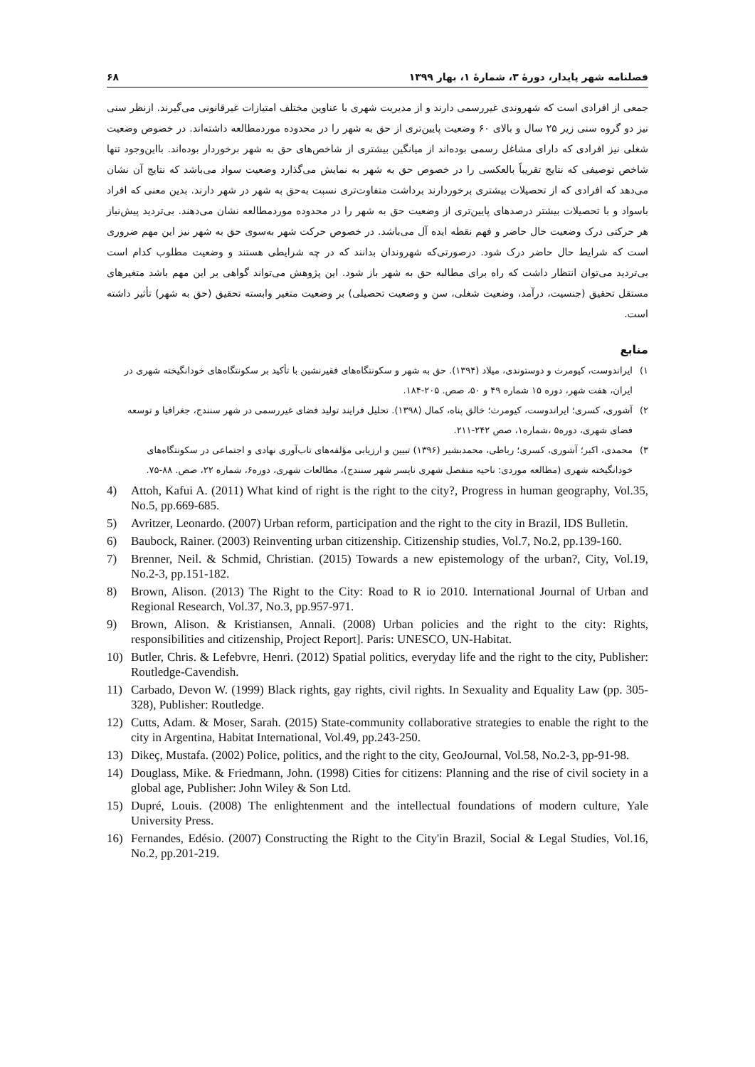فصلنامه شهر پایدار، دورهٔ ۳، شمارهٔ ۱، بهار ۱۳۹۹ ۶۸
جمعی از افرادی است که شهروندی غیررسمی دارند و از مدیریت شهری با عناوین مختلف امتیازات غیرقانونی می‌گیرند. ازنظر سنی نیز دو گروه سنی زیر ۲۵ سال و بالای ۶۰ وضعیت پایین‌تری از حق به شهر را در محدوده موردمطالعه داشته‌اند. در خصوص وضعیت شغلی نیز افرادی که دارای مشاغل رسمی بوده‌اند از میانگین بیشتری از شاخص‌های حق به شهر برخوردار بوده‌اند. بااین‌وجود تنها شاخص توصیفی که نتایج تقریباً بالعکسی را در خصوص حق به شهر به نمایش می‌گذارد وضعیت سواد می‌باشد که نتایج آن نشان می‌دهد که افرادی که از تحصیلات بیشتری برخوردارند برداشت متفاوت‌تری نسبت به‌حق به شهر در شهر دارند. بدین معنی که افراد باسواد و با تحصیلات بیشتر درصدهای پایین‌تری از وضعیت حق به شهر را در محدوده موردمطالعه نشان می‌دهند. بی‌تردید پیش‌نیاز هر حرکتی درک وضعیت حال حاضر و فهم نقطه ایده آل می‌باشد. در خصوص حرکت شهر به‌سوی حق به شهر نیز این مهم ضروری است که شرایط حال حاضر درک شود. درصورتی‌که شهروندان بدانند که در چه شرایطی هستند و وضعیت مطلوب کدام است بی‌تردید می‌توان انتظار داشت که راه برای مطالبه حق به شهر باز شود. این پژوهش می‌تواند گواهی بر این مهم باشد متغیرهای مستقل تحقیق (جنسیت، درآمد، وضعیت شغلی، سن و وضعیت تحصیلی) بر وضعیت متغیر وابسته تحقیق (حق به شهر) تأثیر داشته است.
منابع
۱) ایراندوست، کیومرث و دوستوندی، میلاد (۱۳۹۴). حق به شهر و سکونتگاه‌های فقیرنشین با تأکید بر سکونتگاه‌های خودانگیخته شهری در ایران، هفت شهر، دوره ۱۵ شماره ۴۹ و ۵۰، صص. ۲۰۵-۱۸۴.
۲) آشوری، کسری؛ ایراندوست، کیومرث؛ خالق پناه، کمال (۱۳۹۸). تحلیل فرایند تولید فضای غیررسمی در شهر سنندج، جغرافیا و توسعه فضای شهری، دوره۵ ،شماره۱، صص ۲۴۲-۲۱۱.
۳) محمدی، اکبر؛ آشوری، کسری؛ رباطی، محمدبشیر (۱۳۹۶) تبیین و ارزیابی مؤلفه‌های تاب‌آوری نهادی و اجتماعی در سکونتگاه‌های خودانگیخته شهری (مطالعه موردی: ناحیه منفصل شهری نایسر شهر سنندج)، مطالعات شهری، دوره۶، شماره ۲۲، صص. ۸۸-۷۵.
4) Attoh, Kafui A. (2011) What kind of right is the right to the city?, Progress in human geography, Vol.35, No.5, pp.669-685.
5) Avritzer, Leonardo. (2007) Urban reform, participation and the right to the city in Brazil, IDS Bulletin.
6) Baubock, Rainer. (2003) Reinventing urban citizenship. Citizenship studies, Vol.7, No.2, pp.139-160.
7) Brenner, Neil. & Schmid, Christian. (2015) Towards a new epistemology of the urban?, City, Vol.19, No.2-3, pp.151-182.
8) Brown, Alison. (2013) The Right to the City: Road to R io 2010. International Journal of Urban and Regional Research, Vol.37, No.3, pp.957-971.
9) Brown, Alison. & Kristiansen, Annali. (2008) Urban policies and the right to the city: Rights, responsibilities and citizenship, Project Report]. Paris: UNESCO, UN-Habitat.
10) Butler, Chris. & Lefebvre, Henri. (2012) Spatial politics, everyday life and the right to the city, Publisher: Routledge-Cavendish.
11) Carbado, Devon W. (1999) Black rights, gay rights, civil rights. In Sexuality and Equality Law (pp. 305-328), Publisher: Routledge.
12) Cutts, Adam. & Moser, Sarah. (2015) State-community collaborative strategies to enable the right to the city in Argentina, Habitat International, Vol.49, pp.243-250.
13) Dikeç, Mustafa. (2002) Police, politics, and the right to the city, GeoJournal, Vol.58, No.2-3, pp-91-98.
14) Douglass, Mike. & Friedmann, John. (1998) Cities for citizens: Planning and the rise of civil society in a global age, Publisher: John Wiley & Son Ltd.
15) Dupré, Louis. (2008) The enlightenment and the intellectual foundations of modern culture, Yale University Press.
16) Fernandes, Edésio. (2007) Constructing the Right to the City'in Brazil, Social & Legal Studies, Vol.16, No.2, pp.201-219.